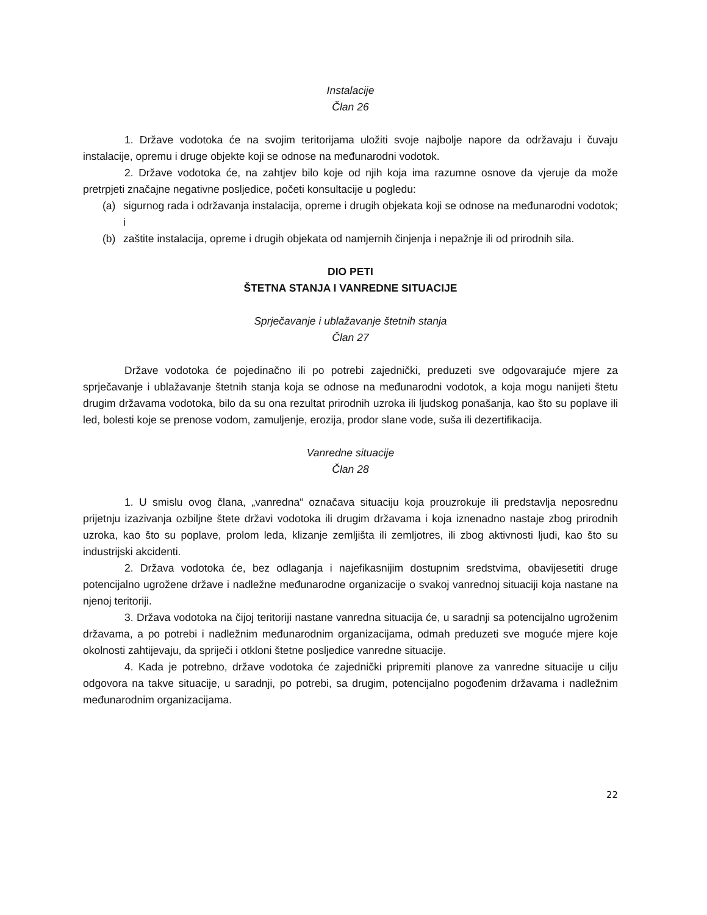Instalacije
Član 26
1. Države vodotoka će na svojim teritorijama uložiti svoje najbolje napore da održavaju i čuvaju instalacije, opremu i druge objekte koji se odnose na međunarodni vodotok.
2. Države vodotoka će, na zahtjev bilo koje od njih koja ima razumne osnove da vjeruje da može pretrpjeti značajne negativne posljedice, početi konsultacije u pogledu:
(a) sigurnog rada i održavanja instalacija, opreme i drugih objekata koji se odnose na međunarodni vodotok; i
(b) zaštite instalacija, opreme i drugih objekata od namjernih činjenja i nepažnje ili od prirodnih sila.
DIO PETI
ŠTETNA STANJA I VANREDNE SITUACIJE
Sprječavanje i ublažavanje štetnih stanja
Član 27
Države vodotoka će pojedinačno ili po potrebi zajednički, preduzeti sve odgovarajuće mjere za sprječavanje i ublažavanje štetnih stanja koja se odnose na međunarodni vodotok, a koja mogu nanijeti štetu drugim državama vodotoka, bilo da su ona rezultat prirodnih uzroka ili ljudskog ponašanja, kao što su poplave ili led, bolesti koje se prenose vodom, zamuljenje, erozija, prodor slane vode, suša ili dezertifikacija.
Vanredne situacije
Član 28
1. U smislu ovog člana, „vanredna“ označava situaciju koja prouzrokuje ili predstavlja neposrednu prijetnju izazivanja ozbiljne štete državi vodotoka ili drugim državama i koja iznenadno nastaje zbog prirodnih uzroka, kao što su poplave, prolom leda, klizanje zemljišta ili zemljotres, ili zbog aktivnosti ljudi, kao što su industrijski akcidenti.
2. Država vodotoka će, bez odlaganja i najefikasnijim dostupnim sredstvima, obavijesetiti druge potencijalno ugrožene države i nadležne međunarodne organizacije o svakoj vanrednoj situaciji koja nastane na njenoj teritoriji.
3. Država vodotoka na čijoj teritoriji nastane vanredna situacija će, u saradnji sa potencijalno ugroženim državama, a po potrebi i nadležnim međunarodnim organizacijama, odmah preduzeti sve moguće mjere koje okolnosti zahtijevaju, da spriječi i otkloni štetne posljedice vanredne situacije.
4. Kada je potrebno, države vodotoka će zajednički pripremiti planove za vanredne situacije u cilju odgovora na takve situacije, u saradnji, po potrebi, sa drugim, potencijalno pogođenim državama i nadležnim međunarodnim organizacijama.
22